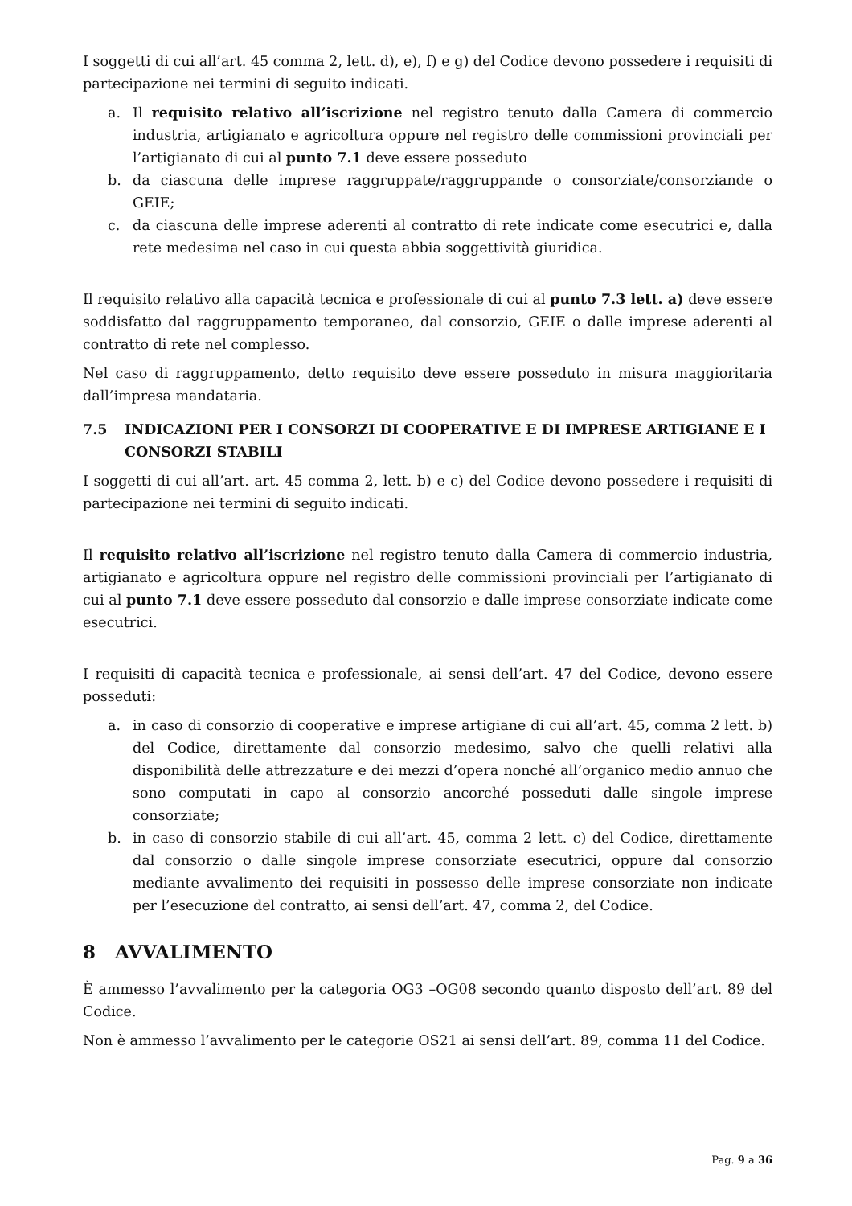I soggetti di cui all’art. 45 comma 2, lett. d), e), f) e g) del Codice devono possedere i requisiti di partecipazione nei termini di seguito indicati.
a. Il requisito relativo all’iscrizione nel registro tenuto dalla Camera di commercio industria, artigianato e agricoltura oppure nel registro delle commissioni provinciali per l’artigianato di cui al punto 7.1 deve essere posseduto
b. da ciascuna delle imprese raggruppate/raggruppande o consorziate/consorziande o GEIE;
c. da ciascuna delle imprese aderenti al contratto di rete indicate come esecutrici e, dalla rete medesima nel caso in cui questa abbia soggettività giuridica.
Il requisito relativo alla capacità tecnica e professionale di cui al punto 7.3 lett. a) deve essere soddisfatto dal raggruppamento temporaneo, dal consorzio, GEIE o dalle imprese aderenti al contratto di rete nel complesso.
Nel caso di raggruppamento, detto requisito deve essere posseduto in misura maggioritaria dall’impresa mandataria.
7.5 INDICAZIONI PER I CONSORZI DI COOPERATIVE E DI IMPRESE ARTIGIANE E I CONSORZI STABILI
I soggetti di cui all’art. art. 45 comma 2, lett. b) e c) del Codice devono possedere i requisiti di partecipazione nei termini di seguito indicati.
Il requisito relativo all’iscrizione nel registro tenuto dalla Camera di commercio industria, artigianato e agricoltura oppure nel registro delle commissioni provinciali per l’artigianato di cui al punto 7.1 deve essere posseduto dal consorzio e dalle imprese consorziate indicate come esecutrici.
I requisiti di capacità tecnica e professionale, ai sensi dell’art. 47 del Codice, devono essere posseduti:
a. in caso di consorzio di cooperative e imprese artigiane di cui all’art. 45, comma 2 lett. b) del Codice, direttamente dal consorzio medesimo, salvo che quelli relativi alla disponibilità delle attrezzature e dei mezzi d’opera nonché all’organico medio annuo che sono computati in capo al consorzio ancorché posseduti dalle singole imprese consorziate;
b. in caso di consorzio stabile di cui all’art. 45, comma 2 lett. c) del Codice, direttamente dal consorzio o dalle singole imprese consorziate esecutrici, oppure dal consorzio mediante avvalimento dei requisiti in possesso delle imprese consorziate non indicate per l’esecuzione del contratto, ai sensi dell’art. 47, comma 2, del Codice.
8 AVVALIMENTO
È ammesso l’avvalimento per la categoria OG3 –OG08 secondo quanto disposto dell’art. 89 del Codice.
Non è ammesso l’avvalimento per le categorie OS21 ai sensi dell’art. 89, comma 11 del Codice.
Pag. 9 a 36